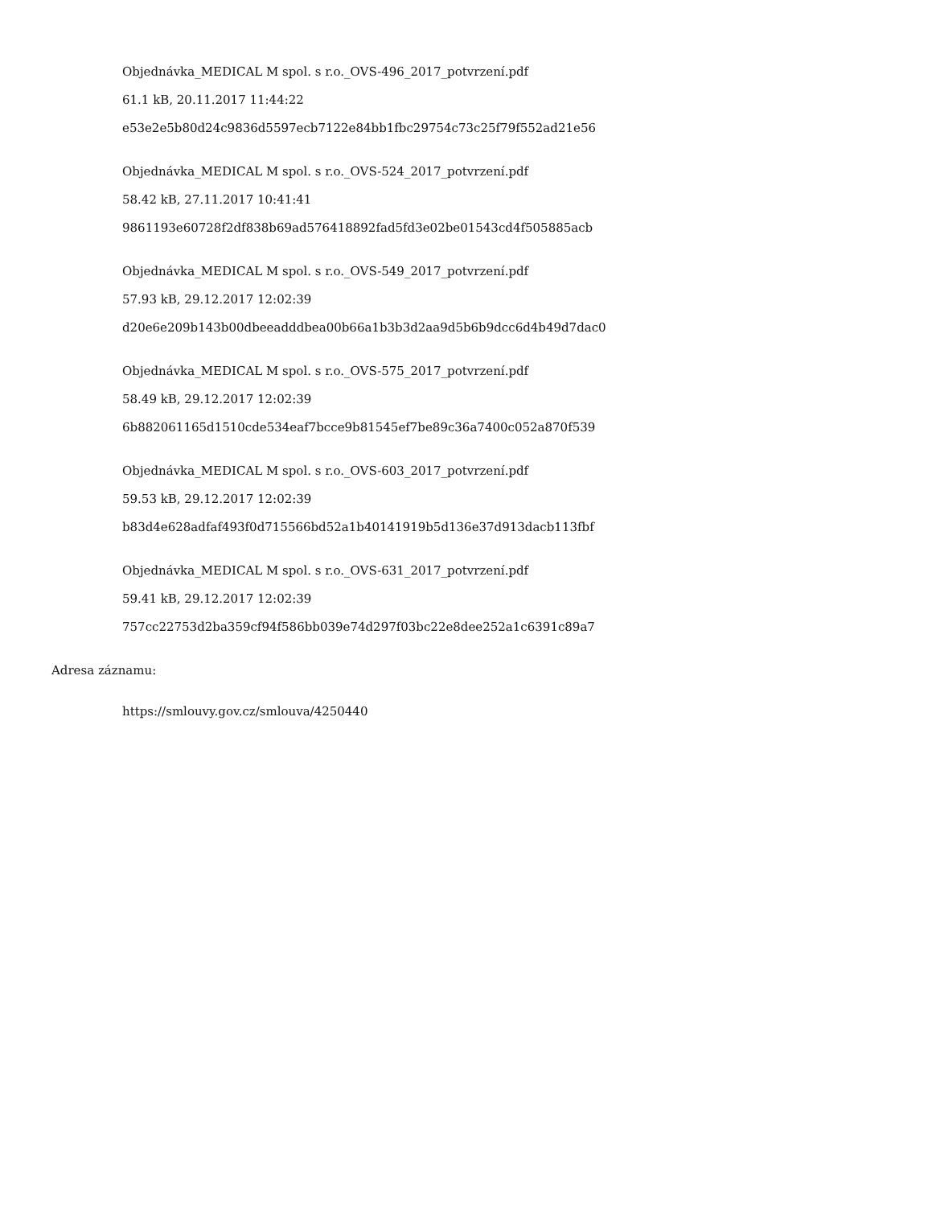Objednávka_MEDICAL M spol. s r.o._OVS-496_2017_potvrzení.pdf
61.1 kB, 20.11.2017 11:44:22
e53e2e5b80d24c9836d5597ecb7122e84bb1fbc29754c73c25f79f552ad21e56
Objednávka_MEDICAL M spol. s r.o._OVS-524_2017_potvrzení.pdf
58.42 kB, 27.11.2017 10:41:41
9861193e60728f2df838b69ad576418892fad5fd3e02be01543cd4f505885acb
Objednávka_MEDICAL M spol. s r.o._OVS-549_2017_potvrzení.pdf
57.93 kB, 29.12.2017 12:02:39
d20e6e209b143b00dbeeadddbea00b66a1b3b3d2aa9d5b6b9dcc6d4b49d7dac0
Objednávka_MEDICAL M spol. s r.o._OVS-575_2017_potvrzení.pdf
58.49 kB, 29.12.2017 12:02:39
6b882061165d1510cde534eaf7bcce9b81545ef7be89c36a7400c052a870f539
Objednávka_MEDICAL M spol. s r.o._OVS-603_2017_potvrzení.pdf
59.53 kB, 29.12.2017 12:02:39
b83d4e628adfaf493f0d715566bd52a1b40141919b5d136e37d913dacb113fbf
Objednávka_MEDICAL M spol. s r.o._OVS-631_2017_potvrzení.pdf
59.41 kB, 29.12.2017 12:02:39
757cc22753d2ba359cf94f586bb039e74d297f03bc22e8dee252a1c6391c89a7
Adresa záznamu:
https://smlouvy.gov.cz/smlouva/4250440